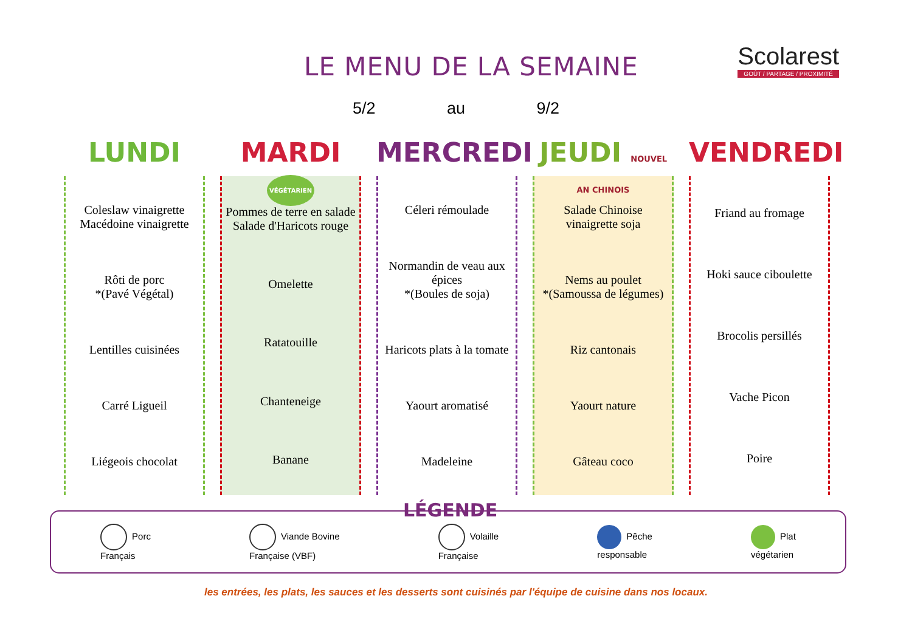LE MENU DE LA SEMAINE
Scolarest
GOÛT / PARTAGE / PROXIMITÉ
5/2 au 9/2
LUNDI
Coleslaw vinaigrette
Macédoine vinaigrette
Rôti de porc
*(Pavé Végétal)
Lentilles cuisinées
Carré Ligueil
Liégeois chocolat
MARDI VÉGÉTARIEN
Pommes de terre en salade
Salade d'Haricots rouge
Omelette
Ratatouille
Chanteneige
Banane
MERCREDI
Céleri rémoulade
Normandin de veau aux épices
*(Boules de soja)
Haricots plats à la tomate
Yaourt aromatisé
Madeleine
JEUDI NOUVEL AN CHINOIS
Salade Chinoise
vinaigrette soja
Nems au poulet
*(Samoussa de légumes)
Riz cantonais
Yaourt nature
Gâteau coco
VENDREDI
Friand au fromage
Hoki sauce ciboulette
Brocolis persillés
Vache Picon
Poire
LÉGENDE
Porc
Français
Viande Bovine
Française (VBF)
Volaille
Française
Pêche
responsable
Plat
végétarien
les entrées, les plats, les sauces et les desserts sont cuisinés par l'équipe de cuisine dans nos locaux.